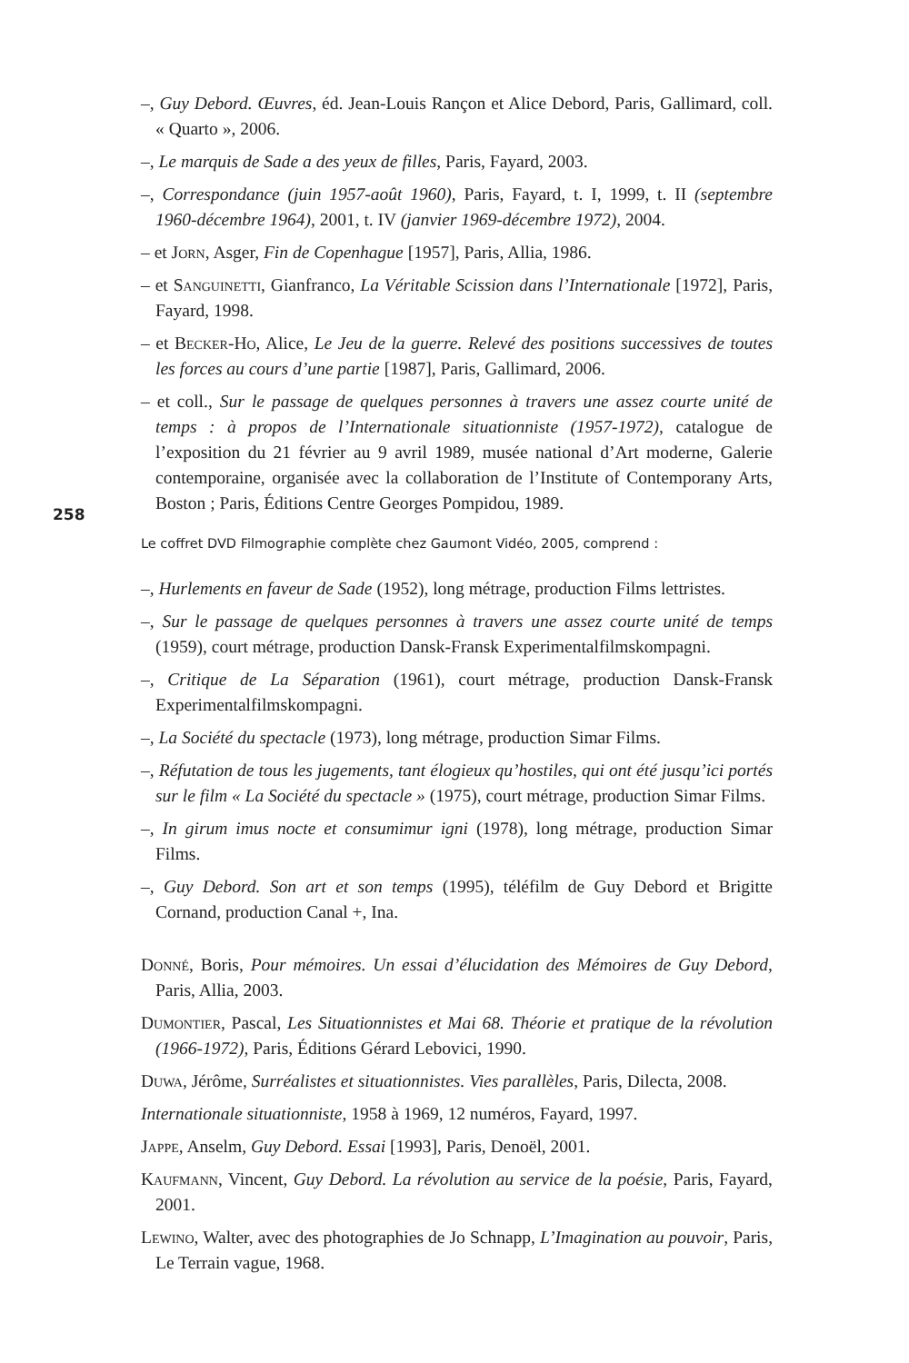258
–, Guy Debord. Œuvres, éd. Jean-Louis Rançon et Alice Debord, Paris, Gallimard, coll. « Quarto », 2006.
–, Le marquis de Sade a des yeux de filles, Paris, Fayard, 2003.
–, Correspondance (juin 1957-août 1960), Paris, Fayard, t. I, 1999, t. II (septembre 1960-décembre 1964), 2001, t. IV (janvier 1969-décembre 1972), 2004.
– et Jorn, Asger, Fin de Copenhague [1957], Paris, Allia, 1986.
– et Sanguinetti, Gianfranco, La Véritable Scission dans l’Internationale [1972], Paris, Fayard, 1998.
– et Becker-Ho, Alice, Le Jeu de la guerre. Relevé des positions successives de toutes les forces au cours d’une partie [1987], Paris, Gallimard, 2006.
– et coll., Sur le passage de quelques personnes à travers une assez courte unité de temps : à propos de l’Internationale situationniste (1957-1972), catalogue de l’exposition du 21 février au 9 avril 1989, musée national d’Art moderne, Galerie contemporaine, organisée avec la collaboration de l’Institute of Contemporany Arts, Boston ; Paris, Éditions Centre Georges Pompidou, 1989.
Le coffret DVD Filmographie complète chez Gaumont Vidéo, 2005, comprend :
–, Hurlements en faveur de Sade (1952), long métrage, production Films lettristes.
–, Sur le passage de quelques personnes à travers une assez courte unité de temps (1959), court métrage, production Dansk-Fransk Experimentalfilmskompagni.
–, Critique de La Séparation (1961), court métrage, production Dansk-Fransk Experimentalfilmskompagni.
–, La Société du spectacle (1973), long métrage, production Simar Films.
–, Réfutation de tous les jugements, tant élogieux qu’hostiles, qui ont été jusqu’ici portés sur le film « La Société du spectacle » (1975), court métrage, production Simar Films.
–, In girum imus nocte et consumimur igni (1978), long métrage, production Simar Films.
–, Guy Debord. Son art et son temps (1995), téléfilm de Guy Debord et Brigitte Cornand, production Canal +, Ina.
Donné, Boris, Pour mémoires. Un essai d’élucidation des Mémoires de Guy Debord, Paris, Allia, 2003.
Dumontier, Pascal, Les Situationnistes et Mai 68. Théorie et pratique de la révolution (1966-1972), Paris, Éditions Gérard Lebovici, 1990.
Duwa, Jérôme, Surréalistes et situationnistes. Vies parallèles, Paris, Dilecta, 2008.
Internationale situationniste, 1958 à 1969, 12 numéros, Fayard, 1997.
Jappe, Anselm, Guy Debord. Essai [1993], Paris, Denoël, 2001.
Kaufmann, Vincent, Guy Debord. La révolution au service de la poésie, Paris, Fayard, 2001.
Lewino, Walter, avec des photographies de Jo Schnapp, L’Imagination au pouvoir, Paris, Le Terrain vague, 1968.